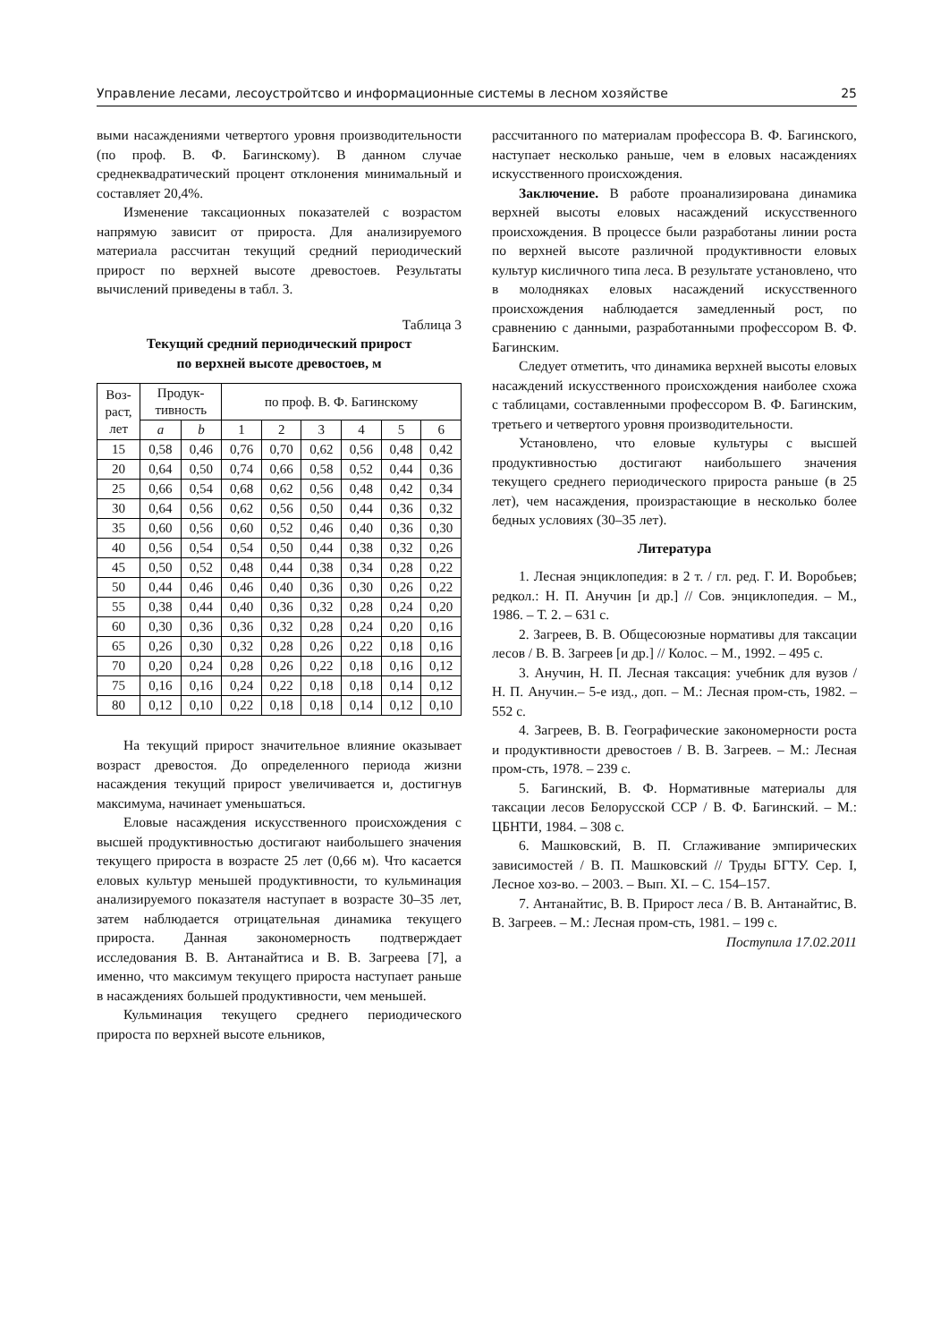Управление лесами, лесоустройтсво и информационные системы в лесном хозяйстве 25
выми насаждениями четвертого уровня производительности (по проф. В. Ф. Багинскому). В данном случае среднеквадратический процент отклонения минимальный и составляет 20,4%.
Изменение таксационных показателей с возрастом напрямую зависит от прироста. Для анализируемого материала рассчитан текущий средний периодический прирост по верхней высоте древостоев. Результаты вычислений приведены в табл. 3.
Таблица 3
Текущий средний периодический прирост
по верхней высоте древостоев, м
| Воз- раст, лет | Продук- тивность | | по проф. В. Ф. Багинскому | | | | | |
| --- | --- | --- | --- | --- | --- | --- | --- | --- |
| | a | b | 1 | 2 | 3 | 4 | 5 | 6 |
| 15 | 0,58 | 0,46 | 0,76 | 0,70 | 0,62 | 0,56 | 0,48 | 0,42 |
| 20 | 0,64 | 0,50 | 0,74 | 0,66 | 0,58 | 0,52 | 0,44 | 0,36 |
| 25 | 0,66 | 0,54 | 0,68 | 0,62 | 0,56 | 0,48 | 0,42 | 0,34 |
| 30 | 0,64 | 0,56 | 0,62 | 0,56 | 0,50 | 0,44 | 0,36 | 0,32 |
| 35 | 0,60 | 0,56 | 0,60 | 0,52 | 0,46 | 0,40 | 0,36 | 0,30 |
| 40 | 0,56 | 0,54 | 0,54 | 0,50 | 0,44 | 0,38 | 0,32 | 0,26 |
| 45 | 0,50 | 0,52 | 0,48 | 0,44 | 0,38 | 0,34 | 0,28 | 0,22 |
| 50 | 0,44 | 0,46 | 0,46 | 0,40 | 0,36 | 0,30 | 0,26 | 0,22 |
| 55 | 0,38 | 0,44 | 0,40 | 0,36 | 0,32 | 0,28 | 0,24 | 0,20 |
| 60 | 0,30 | 0,36 | 0,36 | 0,32 | 0,28 | 0,24 | 0,20 | 0,16 |
| 65 | 0,26 | 0,30 | 0,32 | 0,28 | 0,26 | 0,22 | 0,18 | 0,16 |
| 70 | 0,20 | 0,24 | 0,28 | 0,26 | 0,22 | 0,18 | 0,16 | 0,12 |
| 75 | 0,16 | 0,16 | 0,24 | 0,22 | 0,18 | 0,18 | 0,14 | 0,12 |
| 80 | 0,12 | 0,10 | 0,22 | 0,18 | 0,18 | 0,14 | 0,12 | 0,10 |
На текущий прирост значительное влияние оказывает возраст древостоя. До определенного периода жизни насаждения текущий прирост увеличивается и, достигнув максимума, начинает уменьшаться.
Еловые насаждения искусственного происхождения с высшей продуктивностью достигают наибольшего значения текущего прироста в возрасте 25 лет (0,66 м). Что касается еловых культур меньшей продуктивности, то кульминация анализируемого показателя наступает в возрасте 30–35 лет, затем наблюдается отрицательная динамика текущего прироста. Данная закономерность подтверждает исследования В. В. Антанайтиса и В. В. Загреева [7], а именно, что максимум текущего прироста наступает раньше в насаждениях большей продуктивности, чем меньшей.
Кульминация текущего среднего периодического прироста по верхней высоте ельников,
рассчитанного по материалам профессора В. Ф. Багинского, наступает несколько раньше, чем в еловых насаждениях искусственного происхождения.
Заключение. В работе проанализирована динамика верхней высоты еловых насаждений искусственного происхождения. В процессе были разработаны линии роста по верхней высоте различной продуктивности еловых культур кисличного типа леса. В результате установлено, что в молодняках еловых насаждений искусственного происхождения наблюдается замедленный рост, по сравнению с данными, разработанными профессором В. Ф. Багинским.
Следует отметить, что динамика верхней высоты еловых насаждений искусственного происхождения наиболее схожа с таблицами, составленными профессором В. Ф. Багинским, третьего и четвертого уровня производительности.
Установлено, что еловые культуры с высшей продуктивностью достигают наибольшего значения текущего среднего периодического прироста раньше (в 25 лет), чем насаждения, произрастающие в несколько более бедных условиях (30–35 лет).
Литература
1. Лесная энциклопедия: в 2 т. / гл. ред. Г. И. Воробьев; редкол.: Н. П. Анучин [и др.] // Сов. энциклопедия. – М., 1986. – Т. 2. – 631 с.
2. Загреев, В. В. Общесоюзные нормативы для таксации лесов / В. В. Загреев [и др.] // Колос. – М., 1992. – 495 с.
3. Анучин, Н. П. Лесная таксация: учебник для вузов / Н. П. Анучин.– 5-е изд., доп. – М.: Лесная пром-сть, 1982. – 552 с.
4. Загреев, В. В. Географические закономерности роста и продуктивности древостоев / В. В. Загреев. – М.: Лесная пром-сть, 1978. – 239 с.
5. Багинский, В. Ф. Нормативные материалы для таксации лесов Белорусской ССР / В. Ф. Багинский. – М.: ЦБНТИ, 1984. – 308 с.
6. Машковский, В. П. Сглаживание эмпирических зависимостей / В. П. Машковский // Труды БГТУ. Сер. I, Лесное хоз-во. – 2003. – Вып. XI. – С. 154–157.
7. Антанайтис, В. В. Прирост леса / В. В. Антанайтис, В. В. Загреев. – М.: Лесная пром-сть, 1981. – 199 с.
Поступила 17.02.2011